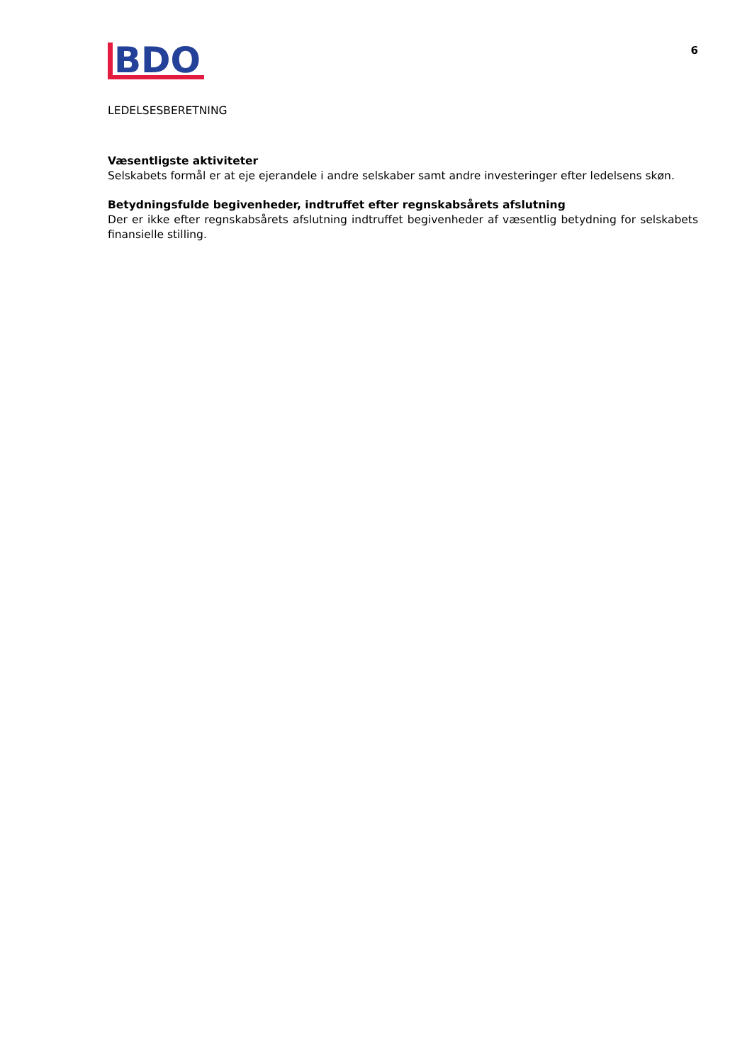BDO
6
LEDELSESBERETNING
Væsentligste aktiviteter
Selskabets formål er at eje ejerandele i andre selskaber samt andre investeringer efter ledelsens skøn.
Betydningsfulde begivenheder, indtruffet efter regnskabsårets afslutning
Der er ikke efter regnskabsårets afslutning indtruffet begivenheder af væsentlig betydning for selskabets finansielle stilling.